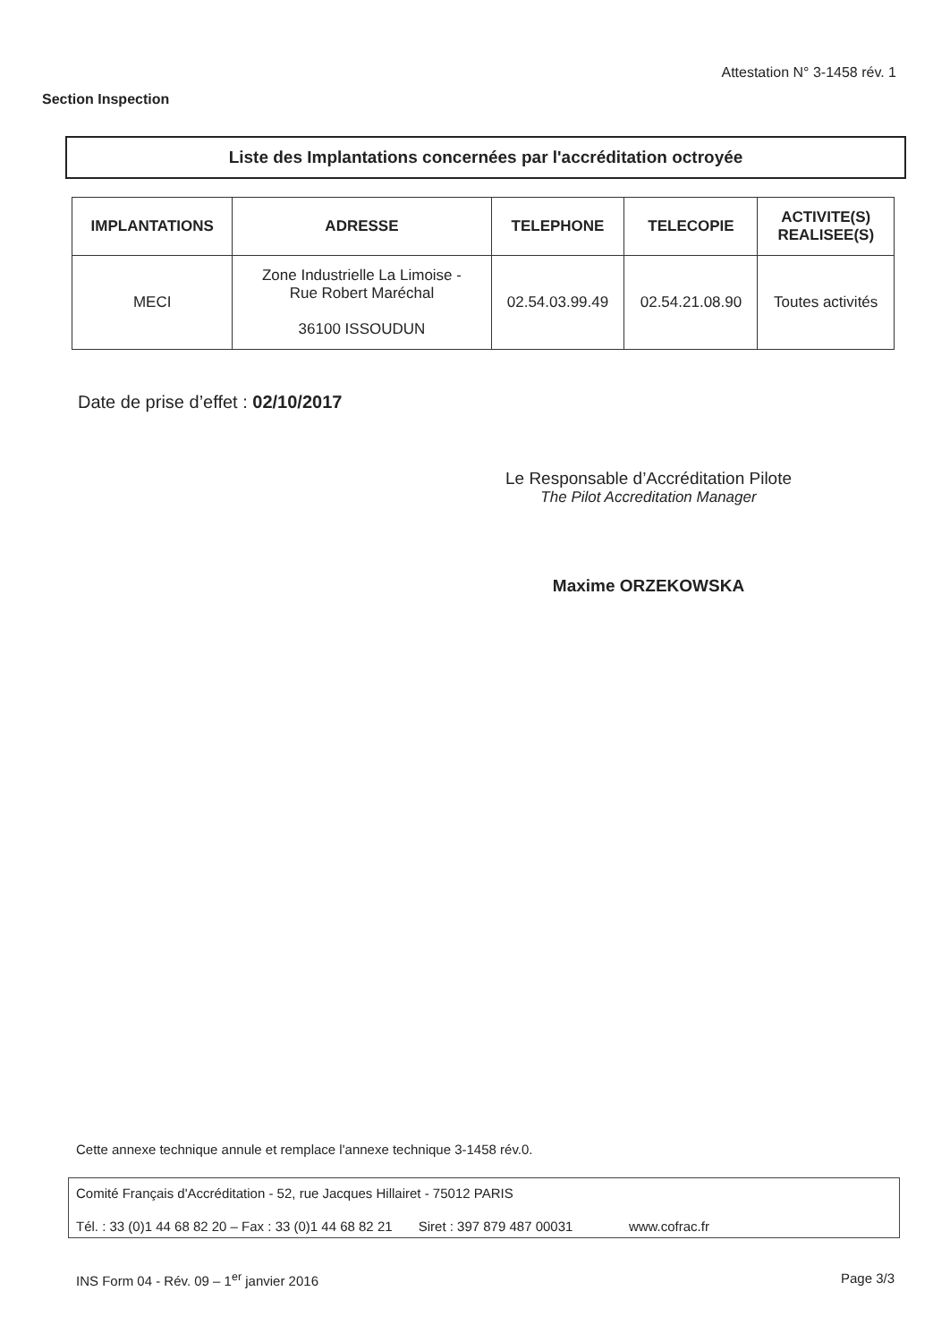Attestation N° 3-1458 rév. 1
Section Inspection
Liste des Implantations concernées par l'accréditation octroyée
| IMPLANTATIONS | ADRESSE | TELEPHONE | TELECOPIE | ACTIVITE(S) REALISEE(S) |
| --- | --- | --- | --- | --- |
| MECI | Zone Industrielle La Limoise - Rue Robert Maréchal 36100 ISSOUDUN | 02.54.03.99.49 | 02.54.21.08.90 | Toutes activités |
Date de prise d’effet : 02/10/2017
Le Responsable d’Accréditation Pilote
The Pilot Accreditation Manager
Maxime ORZEKOWSKA
Cette annexe technique annule et remplace l'annexe technique 3-1458 rév.0.
Comité Français d'Accréditation - 52, rue Jacques Hillairet - 75012 PARIS
Tél. : 33 (0)1 44 68 82 20 – Fax : 33 (0)1 44 68 82 21 Siret : 397 879 487 00031 www.cofrac.fr
INS Form 04 - Rév. 09 – 1<sup>er</sup> janvier 2016 Page 3/3